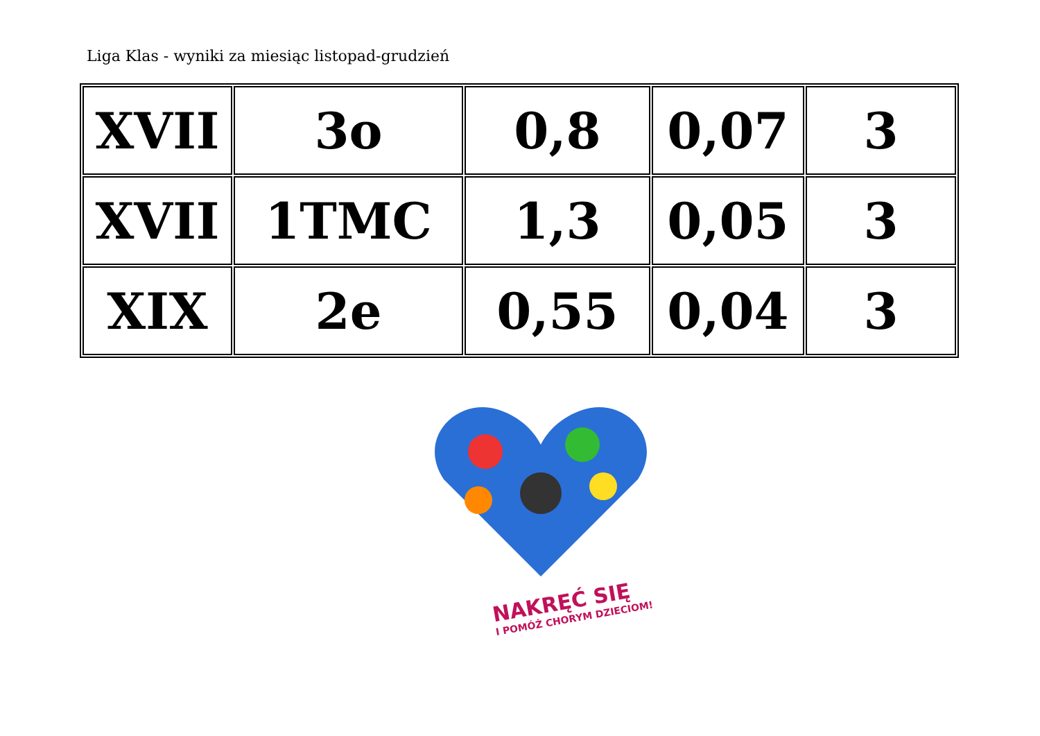Liga Klas - wyniki za miesiąc listopad-grudzień
| XVII | 3o | 0,8 | 0,07 | 3 |
| XVII | 1TMC | 1,3 | 0,05 | 3 |
| XIX | 2e | 0,55 | 0,04 | 3 |
NAKRĘĆ SIĘ
I POMÓŻ CHORYM DZIECIOM!